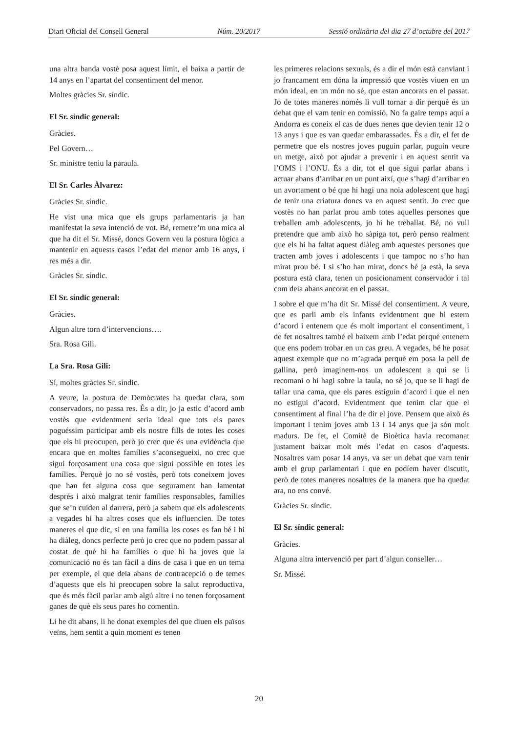Diari Oficial del Consell General Núm. 20/2017 Sessió ordinària del dia 27 d’octubre del 2017
una altra banda vostè posa aquest límit, el baixa a partir de 14 anys en l’apartat del consentiment del menor.
Moltes gràcies Sr. síndic.
El Sr. síndic general:
Gràcies.
Pel Govern…
Sr. ministre teniu la paraula.
El Sr. Carles Àlvarez:
Gràcies Sr. síndic.
He vist una mica que els grups parlamentaris ja han manifestat la seva intenció de vot. Bé, remetre’m una mica al que ha dit el Sr. Missé, doncs Govern veu la postura lògica a mantenir en aquests casos l’edat del menor amb 16 anys, i res més a dir.
Gràcies Sr. síndic.
El Sr. síndic general:
Gràcies.
Algun altre torn d’intervencions….
Sra. Rosa Gili.
La Sra. Rosa Gili:
Sí, moltes gràcies Sr. síndic.
A veure, la postura de Demòcrates ha quedat clara, som conservadors, no passa res. És a dir, jo ja estic d’acord amb vostès que evidentment seria ideal que tots els pares poguéssim participar amb els nostre fills de totes les coses que els hi preocupen, però jo crec que és una evidència que encara que en moltes famílies s’aconsegueixi, no crec que sigui forçosament una cosa que sigui possible en totes les famílies. Perquè jo no sé vostès, però tots coneixem joves que han fet alguna cosa que segurament han lamentat després i això malgrat tenir famílies responsables, famílies que se’n cuiden al darrera, però ja sabem que els adolescents a vegades hi ha altres coses que els influencien. De totes maneres el que dic, si en una família les coses es fan bé i hi ha diàleg, doncs perfecte però jo crec que no podem passar al costat de què hi ha famílies o que hi ha joves que la comunicació no és tan fàcil a dins de casa i que en un tema per exemple, el que deia abans de contracepció o de temes d’aquests que els hi preocupen sobre la salut reproductiva, que és més fàcil parlar amb algú altre i no tenen forçosament ganes de què els seus pares ho comentin.
Li he dit abans, li he donat exemples del que diuen els països veïns, hem sentit a quin moment es tenen
les primeres relacions sexuals, és a dir el món està canviant i jo francament em dóna la impressió que vostès viuen en un món ideal, en un món no sé, que estan ancorats en el passat. Jo de totes maneres només li vull tornar a dir perquè és un debat que el vam tenir en comissió. No fa gaire temps aquí a Andorra es coneix el cas de dues nenes que devien tenir 12 o 13 anys i que es van quedar embarassades. És a dir, el fet de permetre que els nostres joves puguin parlar, puguin veure un metge, això pot ajudar a prevenir i en aquest sentit va l’OMS i l’ONU. És a dir, tot el que sigui parlar abans i actuar abans d’arribar en un punt així, que s’hagi d’arribar en un avortament o bé que hi hagi una noia adolescent que hagi de tenir una criatura doncs va en aquest sentit. Jo crec que vostès no han parlat prou amb totes aquelles persones que treballen amb adolescents, jo hi he treballat. Bé, no vull pretendre que amb això ho sàpiga tot, però penso realment que els hi ha faltat aquest diàleg amb aquestes persones que tracten amb joves i adolescents i que tampoc no s’ho han mirat prou bé. I si s’ho han mirat, doncs bé ja està, la seva postura està clara, tenen un posicionament conservador i tal com deia abans ancorat en el passat.
I sobre el que m’ha dit Sr. Missé del consentiment. A veure, que es parli amb els infants evidentment que hi estem d’acord i entenem que és molt important el consentiment, i de fet nosaltres també el baixem amb l’edat perquè entenem que ens podem trobar en un cas greu. A vegades, bé he posat aquest exemple que no m’agrada perquè em posa la pell de gallina, però imaginem-nos un adolescent a qui se li recomani o hi hagi sobre la taula, no sé jo, que se li hagi de tallar una cama, que els pares estiguin d’acord i que el nen no estigui d’acord. Evidentment que tenim clar que el consentiment al final l’ha de dir el jove. Pensem que això és important i tenim joves amb 13 i 14 anys que ja són molt madurs. De fet, el Comitè de Bioètica havia recomanat justament baixar molt més l’edat en casos d’aquests. Nosaltres vam posar 14 anys, va ser un debat que vam tenir amb el grup parlamentari i que en podíem haver discutit, però de totes maneres nosaltres de la manera que ha quedat ara, no ens convé.
Gràcies Sr. síndic.
El Sr. síndic general:
Gràcies.
Alguna altra intervenció per part d’algun conseller…
Sr. Missé.
20